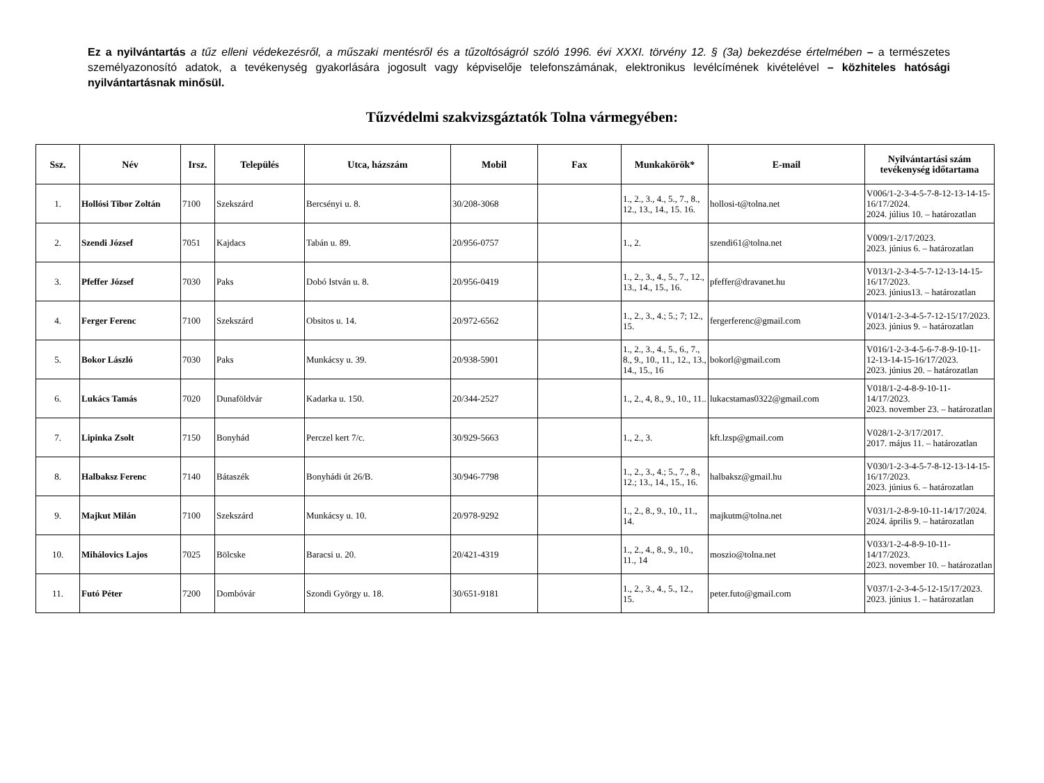Ez a nyilvántartás a tűz elleni védekezésről, a műszaki mentésről és a tűzoltóságról szóló 1996. évi XXXI. törvény 12. § (3a) bekezdése értelmében – a természetes személyazonosító adatok, a tevékenység gyakorlására jogosult vagy képviselője telefonszámának, elektronikus levélcímének kivételével – közhiteles hatósági nyilvántartásnak minősül.
Tűzvédelmi szakvizsgáztatók Tolna vármegyében:
| Ssz. | Név | Irsz. | Település | Utca, házszám | Mobil | Fax | Munkakörök* | E-mail | Nyilvántartási szám tevékenység időtartama |
| --- | --- | --- | --- | --- | --- | --- | --- | --- | --- |
| 1. | Hollósi Tibor Zoltán | 7100 | Szekszárd | Bercsényi u. 8. | 30/208-3068 | | 1., 2., 3., 4., 5., 7., 8., 12., 13., 14., 15. 16. | hollosi-t@tolna.net | V006/1-2-3-4-5-7-8-12-13-14-15-16/17/2024. 2024. július 10. – határozatlan |
| 2. | Szendi József | 7051 | Kajdacs | Tabán u. 89. | 20/956-0757 | | 1., 2. | szendi61@tolna.net | V009/1-2/17/2023. 2023. június 6. – határozatlan |
| 3. | Pfeffer József | 7030 | Paks | Dobó István u. 8. | 20/956-0419 | | 1., 2., 3., 4., 5., 7., 12., 13., 14., 15., 16. | pfeffer@dravanet.hu | V013/1-2-3-4-5-7-12-13-14-15-16/17/2023. 2023. június13. – határozatlan |
| 4. | Ferger Ferenc | 7100 | Szekszárd | Obsitos u. 14. | 20/972-6562 | | 1., 2., 3., 4.; 5.; 7; 12., 15. | fergerferenc@gmail.com | V014/1-2-3-4-5-7-12-15/17/2023. 2023. június 9. – határozatlan |
| 5. | Bokor László | 7030 | Paks | Munkácsy u. 39. | 20/938-5901 | | 1., 2., 3., 4., 5., 6., 7., 8., 9., 10., 11., 12., 13., 14., 15., 16 | bokorl@gmail.com | V016/1-2-3-4-5-6-7-8-9-10-11-12-13-14-15-16/17/2023. 2023. június 20. – határozatlan |
| 6. | Lukács Tamás | 7020 | Dunaföldvár | Kadarka u. 150. | 20/344-2527 | | 1., 2., 4, 8., 9., 10., 11.. | lukacstamas0322@gmail.com | V018/1-2-4-8-9-10-11-14/17/2023. 2023. november 23. – határozatlan |
| 7. | Lipinka Zsolt | 7150 | Bonyhád | Perczel kert 7/c. | 30/929-5663 | | 1., 2., 3. | kft.lzsp@gmail.com | V028/1-2-3/17/2017. 2017. május 11. – határozatlan |
| 8. | Halbaksz Ferenc | 7140 | Bátaszék | Bonyhádi út 26/B. | 30/946-7798 | | 1., 2., 3., 4.; 5., 7., 8., 12.; 13., 14., 15., 16. | halbaksz@gmail.hu | V030/1-2-3-4-5-7-8-12-13-14-15-16/17/2023. 2023. június 6. – határozatlan |
| 9. | Majkut Milán | 7100 | Szekszárd | Munkácsy u. 10. | 20/978-9292 | | 1., 2., 8., 9., 10., 11., 14. | majkutm@tolna.net | V031/1-2-8-9-10-11-14/17/2024. 2024. április 9. – határozatlan |
| 10. | Mihálovics Lajos | 7025 | Bölcske | Baracsi u. 20. | 20/421-4319 | | 1., 2., 4., 8., 9., 10., 11., 14 | moszio@tolna.net | V033/1-2-4-8-9-10-11-14/17/2023. 2023. november 10. – határozatlan |
| 11. | Futó Péter | 7200 | Dombóvár | Szondi György u. 18. | 30/651-9181 | | 1., 2., 3., 4., 5., 12., 15. | peter.futo@gmail.com | V037/1-2-3-4-5-12-15/17/2023. 2023. június 1. – határozatlan |